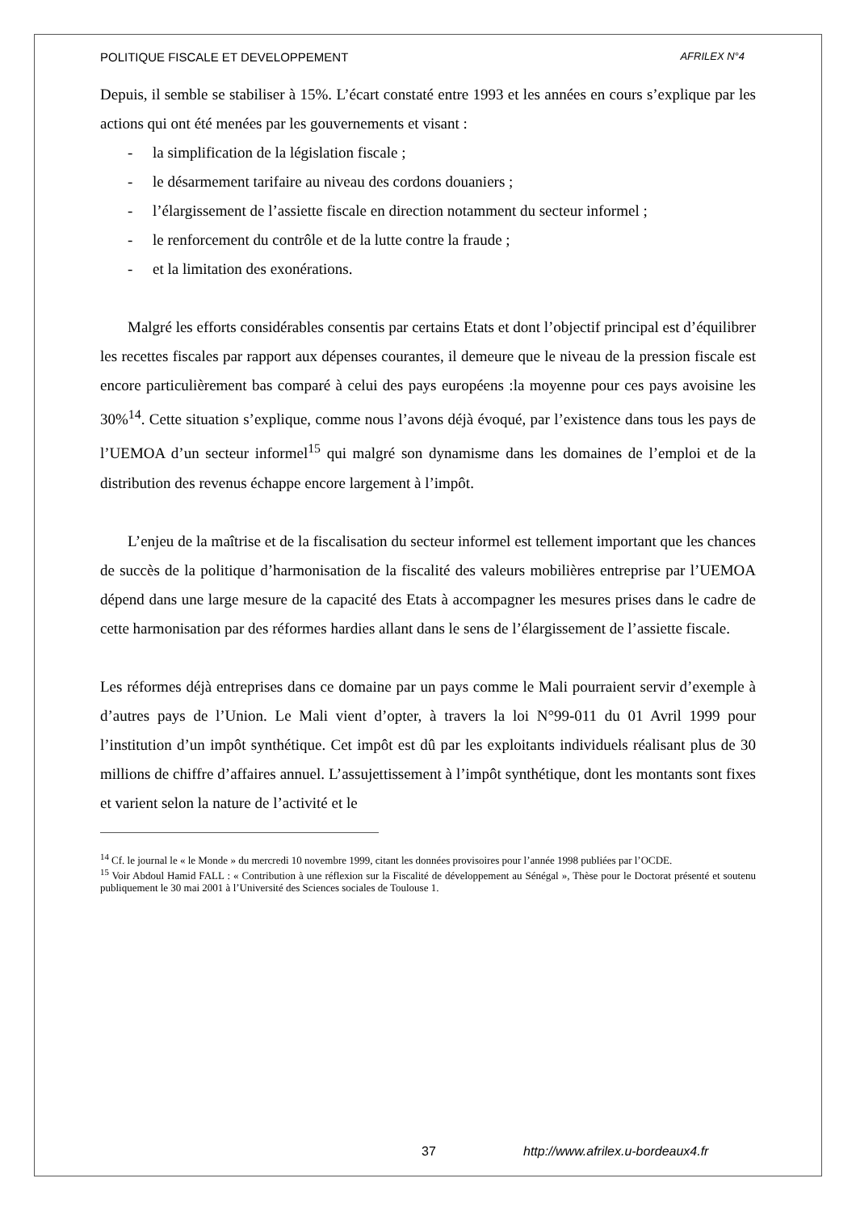POLITIQUE FISCALE ET DEVELOPPEMENT AFRILEX N°4
Depuis, il semble se stabiliser à 15%. L’écart constaté entre 1993 et les années en cours s’explique par les actions qui ont été menées par les gouvernements et visant :
- la simplification de la législation fiscale ;
- le désarmement tarifaire au niveau des cordons douaniers ;
- l’élargissement de l’assiette fiscale en direction notamment du secteur informel ;
- le renforcement du contrôle et de la lutte contre la fraude ;
- et la limitation des exonérations.
Malgré les efforts considérables consentis par certains Etats et dont l’objectif principal est d’équilibrer les recettes fiscales par rapport aux dépenses courantes, il demeure que le niveau de la pression fiscale est encore particulièrement bas comparé à celui des pays européens :la moyenne pour ces pays avoisine les 30%<sup>14</sup>. Cette situation s’explique, comme nous l’avons déjà évoqué, par l’existence dans tous les pays de l’UEMOA d’un secteur informel<sup>15</sup> qui malgré son dynamisme dans les domaines de l’emploi et de la distribution des revenus échappe encore largement à l’impôt.
L’enjeu de la maîtrise et de la fiscalisation du secteur informel est tellement important que les chances de succès de la politique d’harmonisation de la fiscalité des valeurs mobilières entreprise par l’UEMOA dépend dans une large mesure de la capacité des Etats à accompagner les mesures prises dans le cadre de cette harmonisation par des réformes hardies allant dans le sens de l’élargissement de l’assiette fiscale.
Les réformes déjà entreprises dans ce domaine par un pays comme le Mali pourraient servir d’exemple à d’autres pays de l’Union. Le Mali vient d’opter, à travers la loi N°99-011 du 01 Avril 1999 pour l’institution d’un impôt synthétique. Cet impôt est dû par les exploitants individuels réalisant plus de 30 millions de chiffre d’affaires annuel. L’assujettissement à l’impôt synthétique, dont les montants sont fixes et varient selon la nature de l’activité et le
<sup>14</sup> Cf. le journal le « le Monde » du mercredi 10 novembre 1999, citant les données provisoires pour l’année 1998 publiées par l’OCDE.
<sup>15</sup> Voir Abdoul Hamid FALL : « Contribution à une réflexion sur la Fiscalité de développement au Sénégal », Thèse pour le Doctorat présenté et soutenu publiquement le 30 mai 2001 à l’Université des Sciences sociales de Toulouse 1.
37 http://www.afrilex.u-bordeaux4.fr